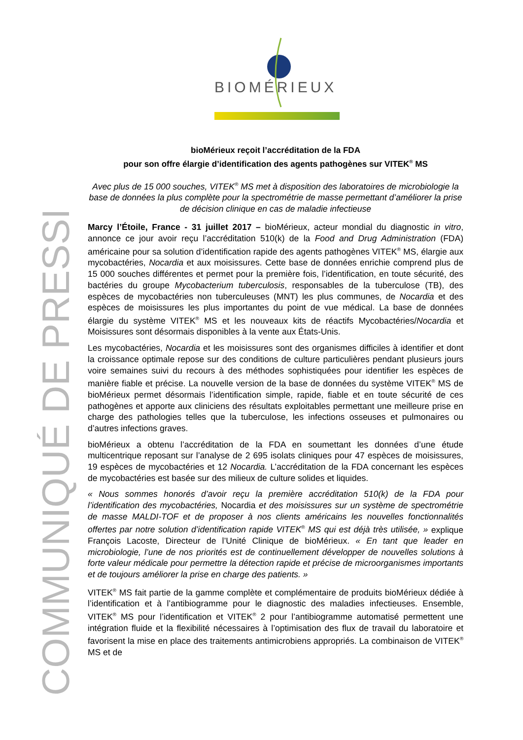BIOMÉRIEUX
COMMUNIQUÉ DE PRESSE
bioMérieux reçoit l’accréditation de la FDA
pour son offre élargie d’identification des agents pathogènes sur VITEK<sup>®</sup> MS
Avec plus de 15 000 souches, VITEK<sup>®</sup> MS met à disposition des laboratoires de microbiologie la base de données la plus complète pour la spectrométrie de masse permettant d’améliorer la prise de décision clinique en cas de maladie infectieuse
Marcy l’Étoile, France - 31 juillet 2017 – bioMérieux, acteur mondial du diagnostic in vitro, annonce ce jour avoir reçu l’accréditation 510(k) de la Food and Drug Administration (FDA) américaine pour sa solution d’identification rapide des agents pathogènes VITEK<sup>®</sup> MS, élargie aux mycobactéries, Nocardia et aux moisissures. Cette base de données enrichie comprend plus de 15 000 souches différentes et permet pour la première fois, l’identification, en toute sécurité, des bactéries du groupe Mycobacterium tuberculosis, responsables de la tuberculose (TB), des espèces de mycobactéries non tuberculeuses (MNT) les plus communes, de Nocardia et des espèces de moisissures les plus importantes du point de vue médical. La base de données élargie du système VITEK<sup>®</sup> MS et les nouveaux kits de réactifs Mycobactéries/Nocardia et Moisissures sont désormais disponibles à la vente aux États-Unis.
Les mycobactéries, Nocardia et les moisissures sont des organismes difficiles à identifier et dont la croissance optimale repose sur des conditions de culture particulières pendant plusieurs jours voire semaines suivi du recours à des méthodes sophistiquées pour identifier les espèces de manière fiable et précise. La nouvelle version de la base de données du système VITEK<sup>®</sup> MS de bioMérieux permet désormais l’identification simple, rapide, fiable et en toute sécurité de ces pathogènes et apporte aux cliniciens des résultats exploitables permettant une meilleure prise en charge des pathologies telles que la tuberculose, les infections osseuses et pulmonaires ou d’autres infections graves.
bioMérieux a obtenu l’accréditation de la FDA en soumettant les données d’une étude multicentrique reposant sur l’analyse de 2 695 isolats cliniques pour 47 espèces de moisissures, 19 espèces de mycobactéries et 12 Nocardia. L’accréditation de la FDA concernant les espèces de mycobactéries est basée sur des milieux de culture solides et liquides.
« Nous sommes honorés d’avoir reçu la première accréditation 510(k) de la FDA pour l’identification des mycobactéries, Nocardia et des moisissures sur un système de spectrométrie de masse MALDI-TOF et de proposer à nos clients américains les nouvelles fonctionnalités offertes par notre solution d’identification rapide VITEK<sup>®</sup> MS qui est déjà très utilisée, » explique François Lacoste, Directeur de l’Unité Clinique de bioMérieux. « En tant que leader en microbiologie, l’une de nos priorités est de continuellement développer de nouvelles solutions à forte valeur médicale pour permettre la détection rapide et précise de microorganismes importants et de toujours améliorer la prise en charge des patients. »
VITEK<sup>®</sup> MS fait partie de la gamme complète et complémentaire de produits bioMérieux dédiée à l’identification et à l’antibiogramme pour le diagnostic des maladies infectieuses. Ensemble, VITEK<sup>®</sup> MS pour l’identification et VITEK<sup>®</sup> 2 pour l’antibiogramme automatisé permettent une intégration fluide et la flexibilité nécessaires à l’optimisation des flux de travail du laboratoire et favorisent la mise en place des traitements antimicrobiens appropriés. La combinaison de VITEK<sup>®</sup> MS et de